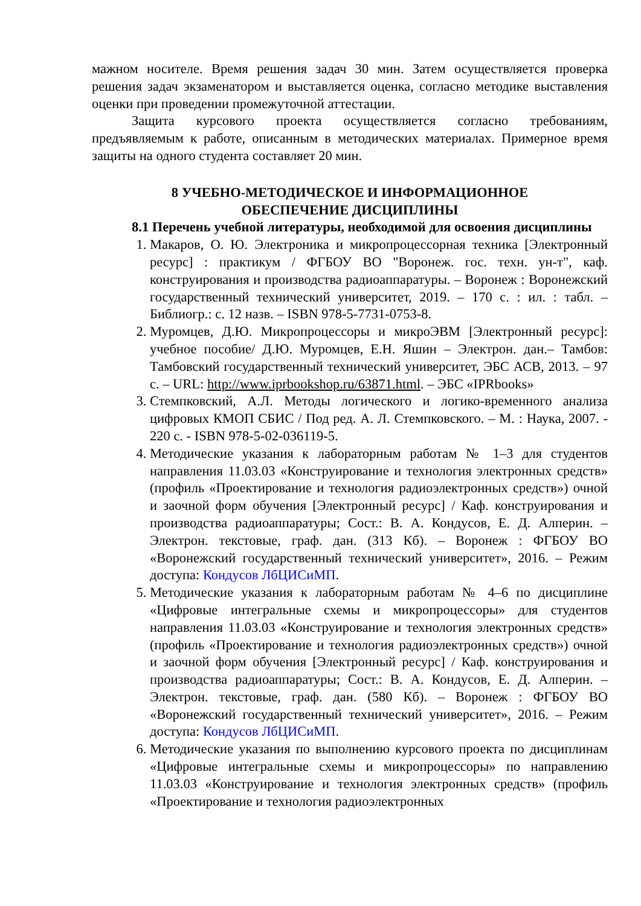мажном носителе. Время решения задач 30 мин. Затем осуществляется проверка решения задач экзаменатором и выставляется оценка, согласно методике выставления оценки при проведении промежуточной аттестации.
Защита курсового проекта осуществляется согласно требованиям, предъявляемым к работе, описанным в методических материалах. Примерное время защиты на одного студента составляет 20 мин.
8 УЧЕБНО-МЕТОДИЧЕСКОЕ И ИНФОРМАЦИОННОЕ
ОБЕСПЕЧЕНИЕ ДИСЦИПЛИНЫ
8.1 Перечень учебной литературы, необходимой для освоения дисциплины
1. Макаров, О. Ю. Электроника и микропроцессорная техника [Электронный ресурс] : практикум / ФГБОУ ВО "Воронеж. гос. техн. ун-т", каф. конструирования и производства радиоаппаратуры. – Воронеж : Воронежский государственный технический университет, 2019. – 170 с. : ил. : табл. – Библиогр.: с. 12 назв. – ISBN 978-5-7731-0753-8.
2. Муромцев, Д.Ю. Микропроцессоры и микроЭВМ [Электронный ресурс]: учебное пособие/ Д.Ю. Муромцев, Е.Н. Яшин – Электрон. дан.– Тамбов: Тамбовский государственный технический университет, ЭБС АСВ, 2013. – 97 с. – URL: http://www.iprbookshop.ru/63871.html. – ЭБС «IPRbooks»
3. Стемпковский, А.Л. Методы логического и логико-временного анализа цифровых КМОП СБИС / Под ред. А. Л. Стемпковского. – М. : Наука, 2007. - 220 с. - ISBN 978-5-02-036119-5.
4. Методические указания к лабораторным работам № 1–3 для студентов направления 11.03.03 «Конструирование и технология электронных средств» (профиль «Проектирование и технология радиоэлектронных средств») очной и заочной форм обучения [Электронный ресурс] / Каф. конструирования и производства радиоаппаратуры; Сост.: В. А. Кондусов, Е. Д. Алперин. – Электрон. текстовые, граф. дан. (313 Кб). – Воронеж : ФГБОУ ВО «Воронежский государственный технический университет», 2016. – Режим доступа: Кондусов ЛбЦИСиМП.
5. Методические указания к лабораторным работам № 4–6 по дисциплине «Цифровые интегральные схемы и микропроцессоры» для студентов направления 11.03.03 «Конструирование и технология электронных средств» (профиль «Проектирование и технология радиоэлектронных средств») очной и заочной форм обучения [Электронный ресурс] / Каф. конструирования и производства радиоаппаратуры; Сост.: В. А. Кондусов, Е. Д. Алперин. – Электрон. текстовые, граф. дан. (580 Кб). – Воронеж : ФГБОУ ВО «Воронежский государственный технический университет», 2016. – Режим доступа: Кондусов ЛбЦИСиМП.
6. Методические указания по выполнению курсового проекта по дисциплинам «Цифровые интегральные схемы и микропроцессоры» по направлению 11.03.03 «Конструирование и технология электронных средств» (профиль «Проектирование и технология радиоэлектронных